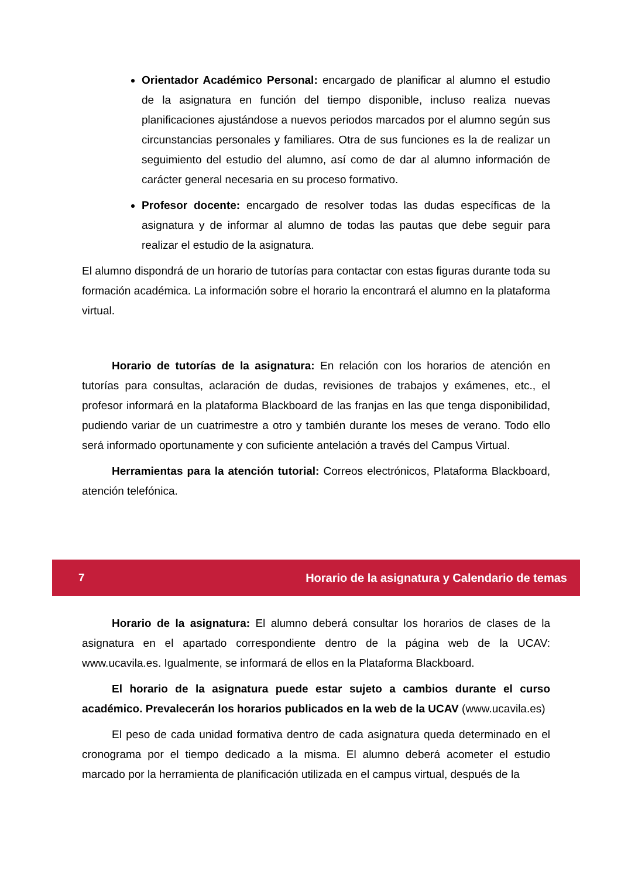Orientador Académico Personal: encargado de planificar al alumno el estudio de la asignatura en función del tiempo disponible, incluso realiza nuevas planificaciones ajustándose a nuevos periodos marcados por el alumno según sus circunstancias personales y familiares. Otra de sus funciones es la de realizar un seguimiento del estudio del alumno, así como de dar al alumno información de carácter general necesaria en su proceso formativo.
Profesor docente: encargado de resolver todas las dudas específicas de la asignatura y de informar al alumno de todas las pautas que debe seguir para realizar el estudio de la asignatura.
El alumno dispondrá de un horario de tutorías para contactar con estas figuras durante toda su formación académica. La información sobre el horario la encontrará el alumno en la plataforma virtual.
Horario de tutorías de la asignatura: En relación con los horarios de atención en tutorías para consultas, aclaración de dudas, revisiones de trabajos y exámenes, etc., el profesor informará en la plataforma Blackboard de las franjas en las que tenga disponibilidad, pudiendo variar de un cuatrimestre a otro y también durante los meses de verano. Todo ello será informado oportunamente y con suficiente antelación a través del Campus Virtual.
Herramientas para la atención tutorial: Correos electrónicos, Plataforma Blackboard, atención telefónica.
7 Horario de la asignatura y Calendario de temas
Horario de la asignatura: El alumno deberá consultar los horarios de clases de la asignatura en el apartado correspondiente dentro de la página web de la UCAV: www.ucavila.es. Igualmente, se informará de ellos en la Plataforma Blackboard.
El horario de la asignatura puede estar sujeto a cambios durante el curso académico. Prevalecerán los horarios publicados en la web de la UCAV (www.ucavila.es)
El peso de cada unidad formativa dentro de cada asignatura queda determinado en el cronograma por el tiempo dedicado a la misma. El alumno deberá acometer el estudio marcado por la herramienta de planificación utilizada en el campus virtual, después de la